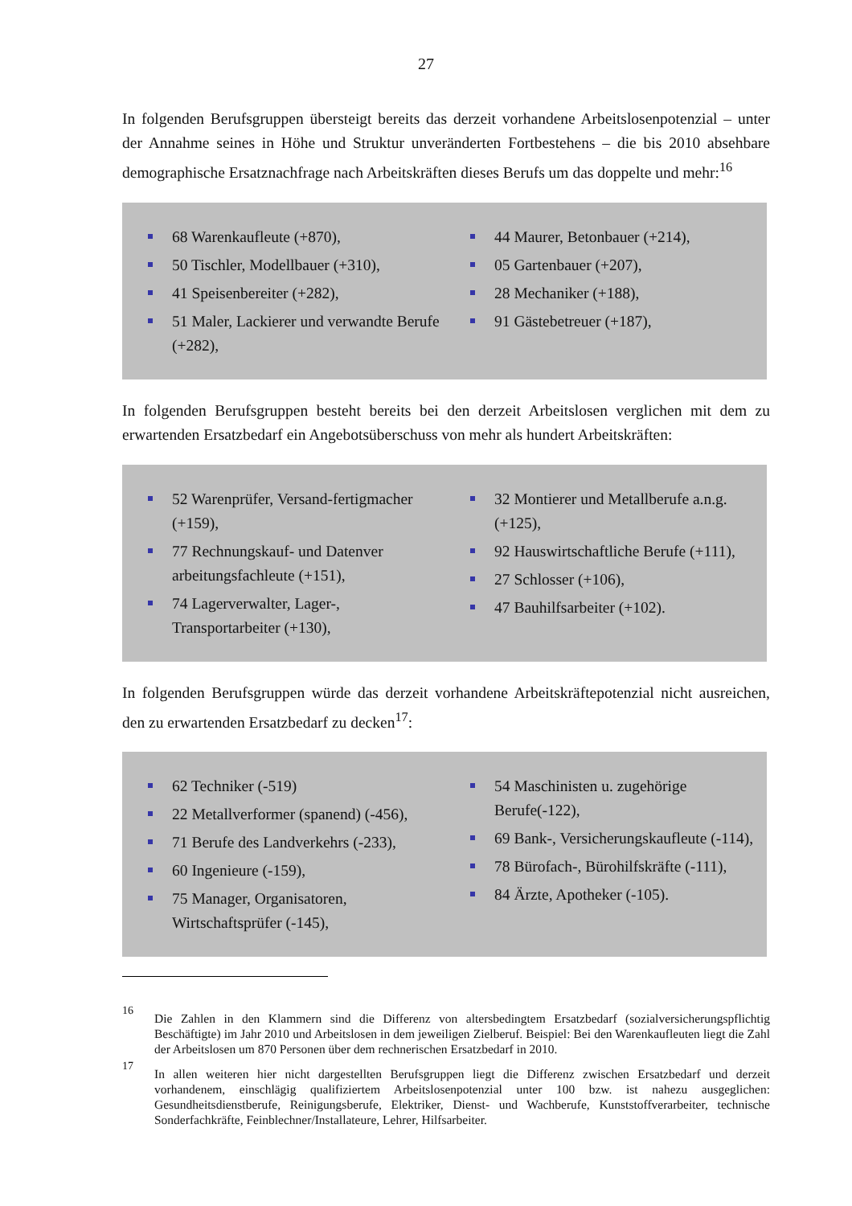27
In folgenden Berufsgruppen übersteigt bereits das derzeit vorhandene Arbeitslosenpotenzial – unter der Annahme seines in Höhe und Struktur unveränderten Fortbestehens – die bis 2010 absehbare demographische Ersatznachfrage nach Arbeitskräften dieses Berufs um das doppelte und mehr:<sup>16</sup>
68 Warenkaufleute (+870),
50 Tischler, Modellbauer (+310),
41 Speisenbereiter (+282),
51 Maler, Lackierer und verwandte Berufe (+282),
44 Maurer, Betonbauer (+214),
05 Gartenbauer (+207),
28 Mechaniker (+188),
91 Gästebetreuer (+187),
In folgenden Berufsgruppen besteht bereits bei den derzeit Arbeitslosen verglichen mit dem zu erwartenden Ersatzbedarf ein Angebotsüberschuss von mehr als hundert Arbeitskräften:
52 Warenprüfer, Versand-fertigmacher (+159),
77 Rechnungskauf- und Datenver arbeitungsfachleute (+151),
74 Lagerverwalter, Lager-, Transportarbeiter (+130),
32 Montierer und Metallberufe a.n.g. (+125),
92 Hauswirtschaftliche Berufe (+111),
27 Schlosser (+106),
47 Bauhilfsarbeiter (+102).
In folgenden Berufsgruppen würde das derzeit vorhandene Arbeitskräftepotenzial nicht ausreichen, den zu erwartenden Ersatzbedarf zu decken<sup>17</sup>:
62 Techniker (-519)
22 Metallverformer (spanend) (-456),
71 Berufe des Landverkehrs (-233),
60 Ingenieure (-159),
75 Manager, Organisatoren, Wirtschaftsprüfer (-145),
54 Maschinisten u. zugehörige Berufe(-122),
69 Bank-, Versicherungskaufleute (-114),
78 Bürofach-, Bürohilfskräfte (-111),
84 Ärzte, Apotheker (-105).
16
Die Zahlen in den Klammern sind die Differenz von altersbedingtem Ersatzbedarf (sozialversicherungspflichtig Beschäftigte) im Jahr 2010 und Arbeitslosen in dem jeweiligen Zielberuf. Beispiel: Bei den Warenkaufleuten liegt die Zahl der Arbeitslosen um 870 Personen über dem rechnerischen Ersatzbedarf in 2010.
17
In allen weiteren hier nicht dargestellten Berufsgruppen liegt die Differenz zwischen Ersatzbedarf und derzeit vorhandenem, einschlägig qualifiziertem Arbeitslosenpotenzial unter 100 bzw. ist nahezu ausgeglichen: Gesundheitsdienstberufe, Reinigungsberufe, Elektriker, Dienst- und Wachberufe, Kunststoffverarbeiter, technische Sonderfachkräfte, Feinblechner/Installateure, Lehrer, Hilfsarbeiter.